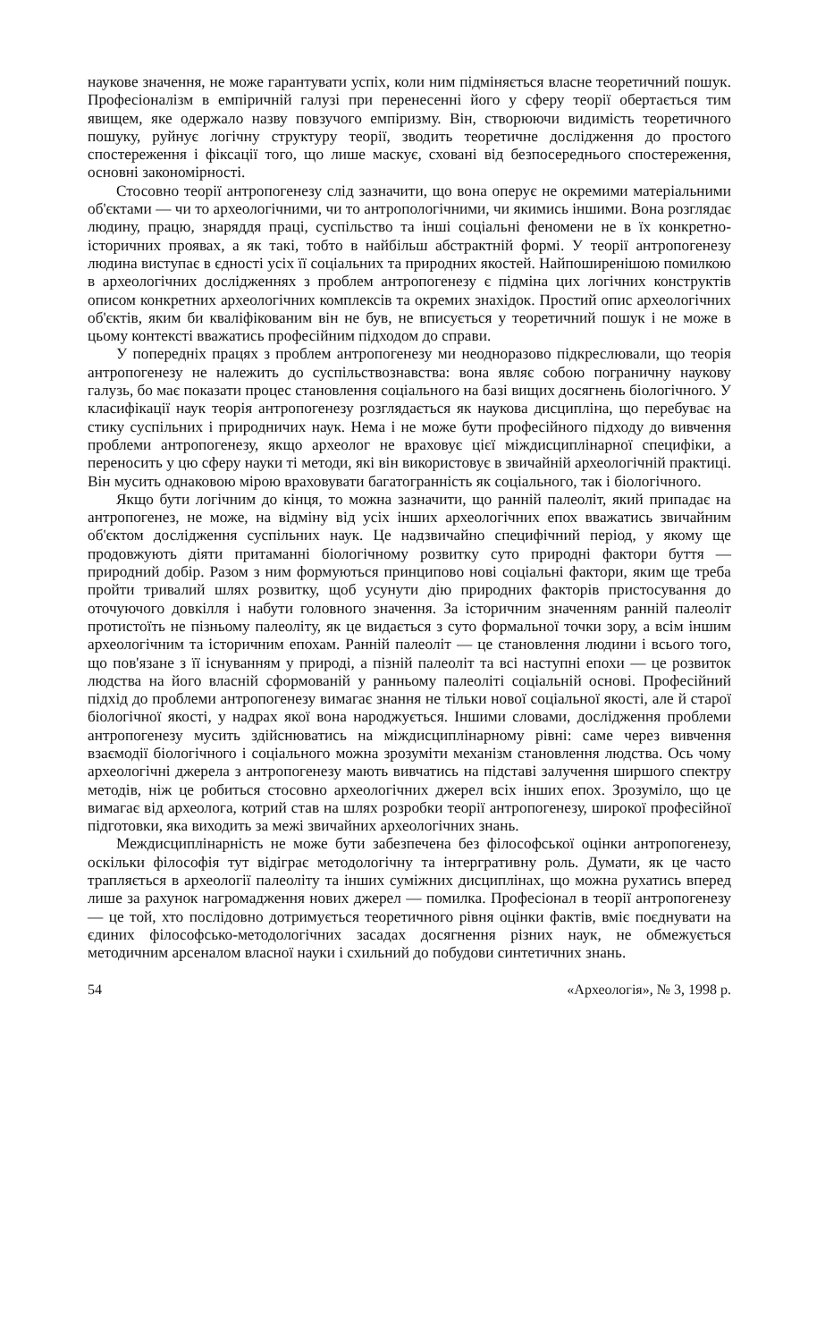наукове значення, не може гарантувати успіх, коли ним підміняється власне теоретичний пошук. Професіоналізм в емпіричній галузі при перенесенні його у сферу теорії обертається тим явищем, яке одержало назву повзучого емпіризму. Він, створюючи видимість теоретичного пошуку, руйнує логічну структуру теорії, зводить теоретичне дослідження до простого спостереження і фіксації того, що лише маскує, сховані від безпосереднього спостереження, основні закономірності.
Стосовно теорії антропогенезу слід зазначити, що вона оперує не окремими матеріальними об'єктами — чи то археологічними, чи то антропологічними, чи якимись іншими. Вона розглядає людину, працю, знаряддя праці, суспільство та інші соціальні феномени не в їх конкретно-історичних проявах, а як такі, тобто в найбільш абстрактній формі. У теорії антропогенезу людина виступає в єдності усіх її соціальних та природних якостей. Найпоширенішою помилкою в археологічних дослідженнях з проблем антропогенезу є підміна цих логічних конструктів описом конкретних археологічних комплексів та окремих знахідок. Простий опис археологічних об'єктів, яким би кваліфікованим він не був, не вписується у теоретичний пошук і не може в цьому контексті вважатись професійним підходом до справи.
У попередніх працях з проблем антропогенезу ми неодноразово підкреслювали, що теорія антропогенезу не належить до суспільствознавства: вона являє собою пограничну наукову галузь, бо має показати процес становлення соціального на базі вищих досягнень біологічного. У класифікації наук теорія антропогенезу розглядається як наукова дисципліна, що перебуває на стику суспільних і природничих наук. Нема і не може бути професійного підходу до вивчення проблеми антропогенезу, якщо археолог не враховує цієї міждисциплінарної специфіки, а переносить у цю сферу науки ті методи, які він використовує в звичайній археологічній практиці. Він мусить однаковою мірою враховувати багатогранність як соціального, так і біологічного.
Якщо бути логічним до кінця, то можна зазначити, що ранній палеоліт, який припадає на антропогенез, не може, на відміну від усіх інших археологічних епох вважатись звичайним об'єктом дослідження суспільних наук. Це надзвичайно специфічний період, у якому ще продовжують діяти притаманні біологічному розвитку суто природні фактори буття — природний добір. Разом з ним формуються принципово нові соціальні фактори, яким ще треба пройти тривалий шлях розвитку, щоб усунути дію природних факторів пристосування до оточуючого довкілля і набути головного значення. За історичним значенням ранній палеоліт протистоїть не пізньому палеоліту, як це видається з суто формальної точки зору, а всім іншим археологічним та історичним епохам. Ранній палеоліт — це становлення людини і всього того, що пов'язане з її існуванням у природі, а пізній палеоліт та всі наступні епохи — це розвиток людства на його власній сформованій у ранньому палеоліті соціальній основі. Професійний підхід до проблеми антропогенезу вимагає знання не тільки нової соціальної якості, але й старої біологічної якості, у надрах якої вона народжується. Іншими словами, дослідження проблеми антропогенезу мусить здійснюватись на міждисциплінарному рівні: саме через вивчення взаємодії біологічного і соціального можна зрозуміти механізм становлення людства. Ось чому археологічні джерела з антропогенезу мають вивчатись на підставі залучення ширшого спектру методів, ніж це робиться стосовно археологічних джерел всіх інших епох. Зрозуміло, що це вимагає від археолога, котрий став на шлях розробки теорії антропогенезу, широкої професійної підготовки, яка виходить за межі звичайних археологічних знань.
Междисциплінарність не може бути забезпечена без філософської оцінки антропогенезу, оскільки філософія тут відіграє методологічну та інтергративну роль. Думати, як це часто трапляється в археології палеоліту та інших суміжних дисциплінах, що можна рухатись вперед лише за рахунок нагромадження нових джерел — помилка. Професіонал в теорії антропогенезу — це той, хто послідовно дотримується теоретичного рівня оцінки фактів, вміє поєднувати на єдиних філософсько-методологічних засадах досягнення різних наук, не обмежується методичним арсеналом власної науки і схильний до побудови синтетичних знань.
54 «Археологія», № 3, 1998 р.